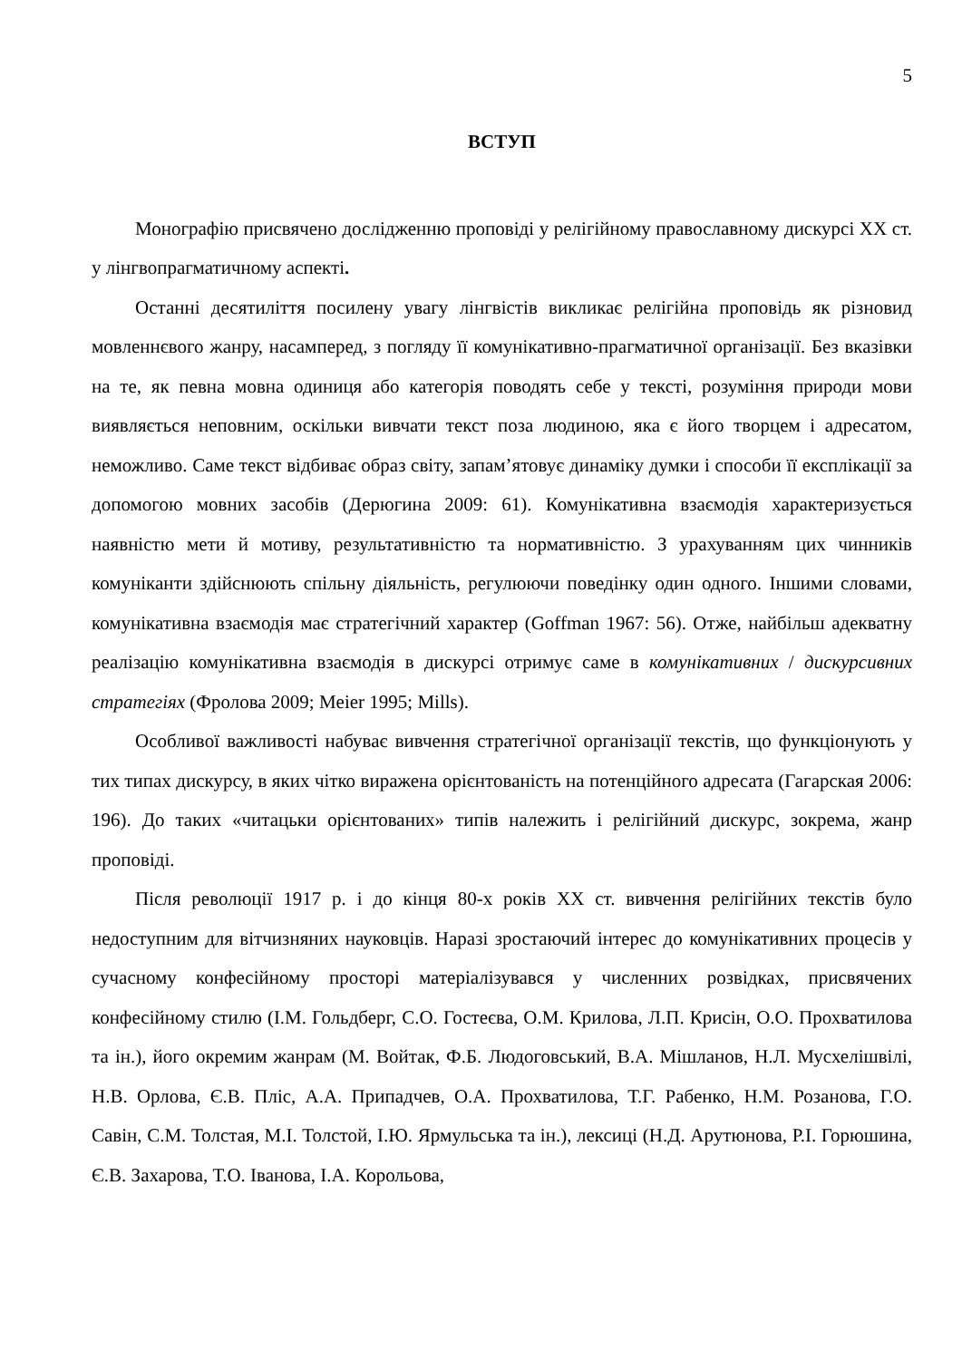5
ВСТУП
Монографію присвячено дослідженню проповіді у релігійному православному дискурсі ХХ ст. у лінгвопрагматичному аспекті.
Останні десятиліття посилену увагу лінгвістів викликає релігійна проповідь як різновид мовленнєвого жанру, насамперед, з погляду її комунікативно-прагматичної організації. Без вказівки на те, як певна мовна одиниця або категорія поводять себе у тексті, розуміння природи мови виявляється неповним, оскільки вивчати текст поза людиною, яка є його творцем і адресатом, неможливо. Саме текст відбиває образ світу, запам’ятовує динаміку думки і способи її експлікації за допомогою мовних засобів (Дерюгина 2009: 61). Комунікативна взаємодія характеризується наявністю мети й мотиву, результативністю та нормативністю. З урахуванням цих чинників комуніканти здійснюють спільну діяльність, регулюючи поведінку один одного. Іншими словами, комунікативна взаємодія має стратегічний характер (Goffman 1967: 56). Отже, найбільш адекватну реалізацію комунікативна взаємодія в дискурсі отримує саме в комунікативних / дискурсивних стратегіях (Фролова 2009; Meier 1995; Mills).
Особливої важливості набуває вивчення стратегічної організації текстів, що функціонують у тих типах дискурсу, в яких чітко виражена орієнтованість на потенційного адресата (Гагарская 2006: 196). До таких «читацьки орієнтованих» типів належить і релігійний дискурс, зокрема, жанр проповіді.
Після революції 1917 р. і до кінця 80-х років ХХ ст. вивчення релігійних текстів було недоступним для вітчизняних науковців. Наразі зростаючий інтерес до комунікативних процесів у сучасному конфесійному просторі матеріалізувався у численних розвідках, присвячених конфесійному стилю (І.М. Гольдберг, С.О. Гостеєва, О.М. Крилова, Л.П. Крисін, О.О. Прохватилова та ін.), його окремим жанрам (М. Войтак, Ф.Б. Людоговський, В.А. Мішланов, Н.Л. Мусхелішвілі, Н.В. Орлова, Є.В. Пліс, А.А. Припадчев, О.А. Прохватилова, Т.Г. Рабенко, Н.М. Розанова, Г.О. Савін, С.М. Толстая, М.І. Толстой, І.Ю. Ярмульська та ін.), лексиці (Н.Д. Арутюнова, Р.І. Горюшина, Є.В. Захарова, Т.О. Іванова, І.А. Корольова,